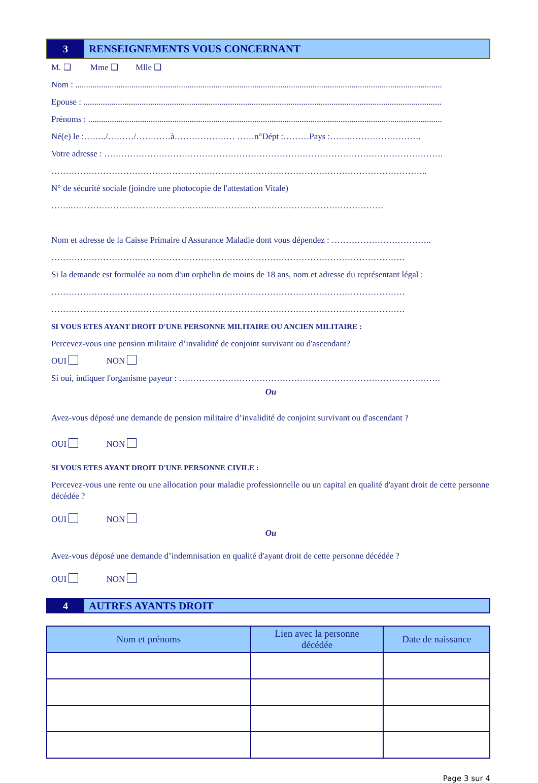3 RENSEIGNEMENTS VOUS CONCERNANT
M. ❑ Mme ❑ Mlle ❑
Nom : ..........................................................................................................................................................................
Epouse : ......................................................................................................................................................................
Prénoms : ....................................................................................................................................................................
Né(e) le :……../………/…………à………………… ……n°Dépt :………Pays :…….…………………….
Votre adresse : ……………………………………………………………………………………………………….
…………………………………………………………………………………………………………………..
N° de sécurité sociale (joindre une photocopie de l'attestation Vitale)
……..…………………………………..……..……………………………………………………
Nom et adresse de la Caisse Primaire d'Assurance Maladie dont vous dépendez : ……………………………..
……………………………………………………………………………………………………………
Si la demande est formulée au nom d'un orphelin de moins de 18 ans, nom et adresse du représentant légal :
……………………………………………………………………………………………………………
……………………………………………………………………………………………………………
SI VOUS ETES AYANT DROIT D'UNE PERSONNE MILITAIRE OU ANCIEN MILITAIRE :
Percevez-vous une pension militaire d’invalidité de conjoint survivant ou d'ascendant?
OUI NON
Si oui, indiquer l'organisme payeur : ……………………………………………………………………………….
Ou
Avez-vous déposé une demande de pension militaire d’invalidité de conjoint survivant ou d'ascendant ?
OUI NON
SI VOUS ETES AYANT DROIT D'UNE PERSONNE CIVILE :
Percevez-vous une rente ou une allocation pour maladie professionnelle ou un capital en qualité d'ayant droit de cette personne décédée ?
OUI NON
Ou
Avez-vous déposé une demande d’indemnisation en qualité d'ayant droit de cette personne décédée ?
OUI NON
4 AUTRES AYANTS DROIT
| Nom et prénoms | Lien avec la personne décédée | Date de naissance |
| --- | --- | --- |
Page 3 sur 4